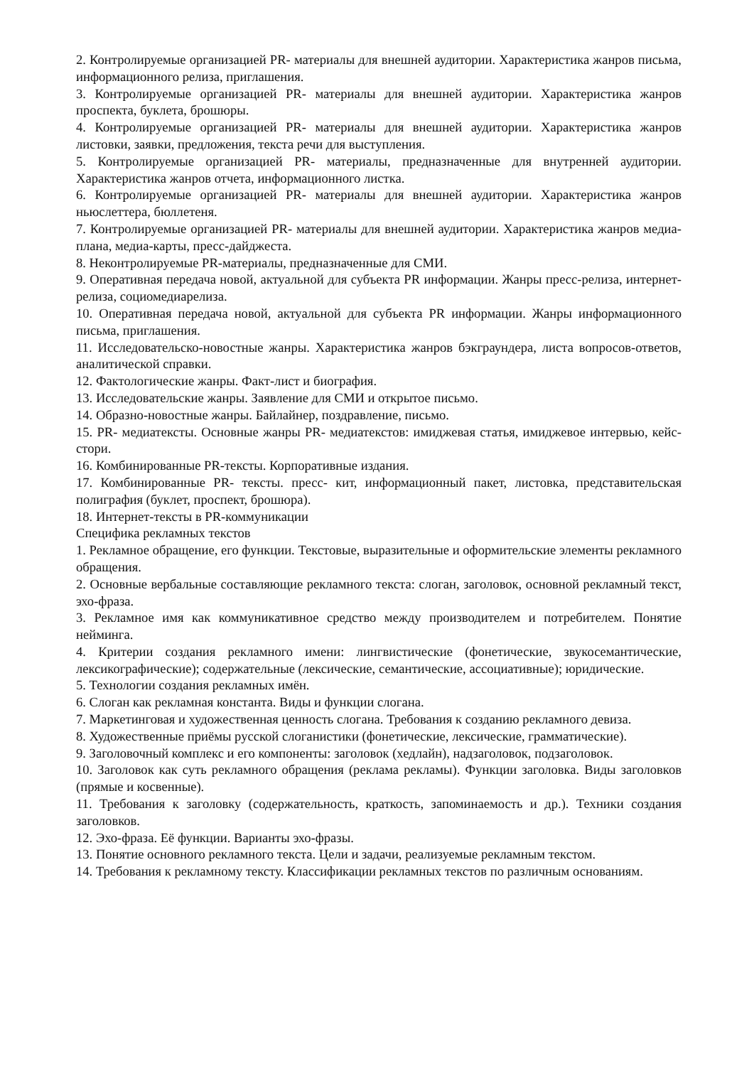2. Контролируемые организацией PR- материалы для внешней аудитории. Характеристика жанров письма, информационного релиза, приглашения.
3. Контролируемые организацией PR- материалы для внешней аудитории. Характеристика жанров проспекта, буклета, брошюры.
4. Контролируемые организацией PR- материалы для внешней аудитории. Характеристика жанров листовки, заявки, предложения, текста речи для выступления.
5. Контролируемые организацией PR- материалы, предназначенные для внутренней аудитории. Характеристика жанров отчета, информационного листка.
6. Контролируемые организацией PR- материалы для внешней аудитории. Характеристика жанров ньюслеттера, бюллетеня.
7. Контролируемые организацией PR- материалы для внешней аудитории. Характеристика жанров медиа-плана, медиа-карты, пресс-дайджеста.
8. Неконтролируемые PR-материалы, предназначенные для СМИ.
9. Оперативная передача новой, актуальной для субъекта PR информации. Жанры пресс-релиза, интернет-релиза, социомедиарелиза.
10. Оперативная передача новой, актуальной для субъекта PR информации. Жанры информационного письма, приглашения.
11. Исследовательско-новостные жанры. Характеристика жанров бэкграундера, листа вопросов-ответов, аналитической справки.
12. Фактологические жанры. Факт-лист и биография.
13. Исследовательские жанры. Заявление для СМИ и открытое письмо.
14. Образно-новостные жанры. Байлайнер, поздравление, письмо.
15. PR- медиатексты. Основные жанры PR- медиатекстов: имиджевая статья, имиджевое интервью, кейс-стори.
16. Комбинированные PR-тексты. Корпоративные издания.
17. Комбинированные PR- тексты. пресс- кит, информационный пакет, листовка, представительская полиграфия (буклет, проспект, брошюра).
18. Интернет-тексты в PR-коммуникации
Специфика рекламных текстов
1. Рекламное обращение, его функции. Текстовые, выразительные и оформительские элементы рекламного обращения.
2. Основные вербальные составляющие рекламного текста: слоган, заголовок, основной рекламный текст, эхо-фраза.
3. Рекламное имя как коммуникативное средство между производителем и потребителем. Понятие нейминга.
4. Критерии создания рекламного имени: лингвистические (фонетические, звукосемантические, лексикографические); содержательные (лексические, семантические, ассоциативные); юридические.
5. Технологии создания рекламных имён.
6. Слоган как рекламная константа. Виды и функции слогана.
7. Маркетинговая и художественная ценность слогана. Требования к созданию рекламного девиза.
8. Художественные приёмы русской слоганистики (фонетические, лексические, грамматические).
9. Заголовочный комплекс и его компоненты: заголовок (хедлайн), надзаголовок, подзаголовок.
10. Заголовок как суть рекламного обращения (реклама рекламы). Функции заголовка. Виды заголовков (прямые и косвенные).
11. Требования к заголовку (содержательность, краткость, запоминаемость и др.). Техники создания заголовков.
12. Эхо-фраза. Её функции. Варианты эхо-фразы.
13. Понятие основного рекламного текста. Цели и задачи, реализуемые рекламным текстом.
14. Требования к рекламному тексту. Классификации рекламных текстов по различным основаниям.